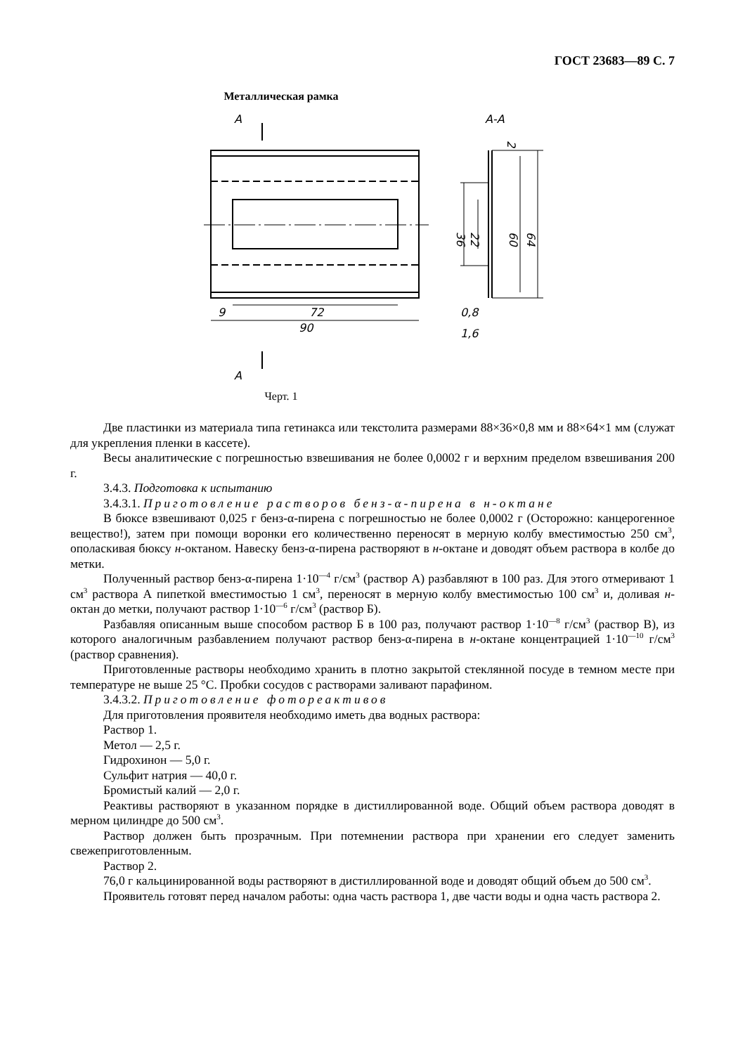ГОСТ 23683—89 С. 7
Металлическая рамка
А
А
А-А
9
72
90
0,8
1,6
36
22
60
64
2
Черт. 1
Две пластинки из материала типа гетинакса или текстолита размерами 88×36×0,8 мм и 88×64×1 мм (служат для укрепления пленки в кассете).
Весы аналитические с погрешностью взвешивания не более 0,0002 г и верхним пределом взвешивания 200 г.
3.4.3. Подготовка к испытанию
3.4.3.1. Приготовление растворов бенз-α-пирена в н-октане
В бюксе взвешивают 0,025 г бенз-α-пирена с погрешностью не более 0,0002 г (Осторожно: канцерогенное вещество!), затем при помощи воронки его количественно переносят в мерную колбу вместимостью 250 см<sup>3</sup>, ополаскивая бюксу н-октаном. Навеску бенз-α-пирена растворяют в н-октане и доводят объем раствора в колбе до метки.
Полученный раствор бенз-α-пирена 1·10<sup>—4</sup> г/см<sup>3</sup> (раствор А) разбавляют в 100 раз. Для этого отмеривают 1 см<sup>3</sup> раствора А пипеткой вместимостью 1 см<sup>3</sup>, переносят в мерную колбу вместимостью 100 см<sup>3</sup> и, доливая н-октан до метки, получают раствор 1·10<sup>—6</sup> г/см<sup>3</sup> (раствор Б).
Разбавляя описанным выше способом раствор Б в 100 раз, получают раствор 1·10<sup>—8</sup> г/см<sup>3</sup> (раствор В), из которого аналогичным разбавлением получают раствор бенз-α-пирена в н-октане концентрацией 1·10<sup>—10</sup> г/см<sup>3</sup> (раствор сравнения).
Приготовленные растворы необходимо хранить в плотно закрытой стеклянной посуде в темном месте при температуре не выше 25 °С. Пробки сосудов с растворами заливают парафином.
3.4.3.2. Приготовление фотореактивов
Для приготовления проявителя необходимо иметь два водных раствора:
Раствор 1.
Метол — 2,5 г.
Гидрохинон — 5,0 г.
Сульфит натрия — 40,0 г.
Бромистый калий — 2,0 г.
Реактивы растворяют в указанном порядке в дистиллированной воде. Общий объем раствора доводят в мерном цилиндре до 500 см<sup>3</sup>.
Раствор должен быть прозрачным. При потемнении раствора при хранении его следует заменить свежеприготовленным.
Раствор 2.
76,0 г кальцинированной воды растворяют в дистиллированной воде и доводят общий объем до 500 см<sup>3</sup>.
Проявитель готовят перед началом работы: одна часть раствора 1, две части воды и одна часть раствора 2.